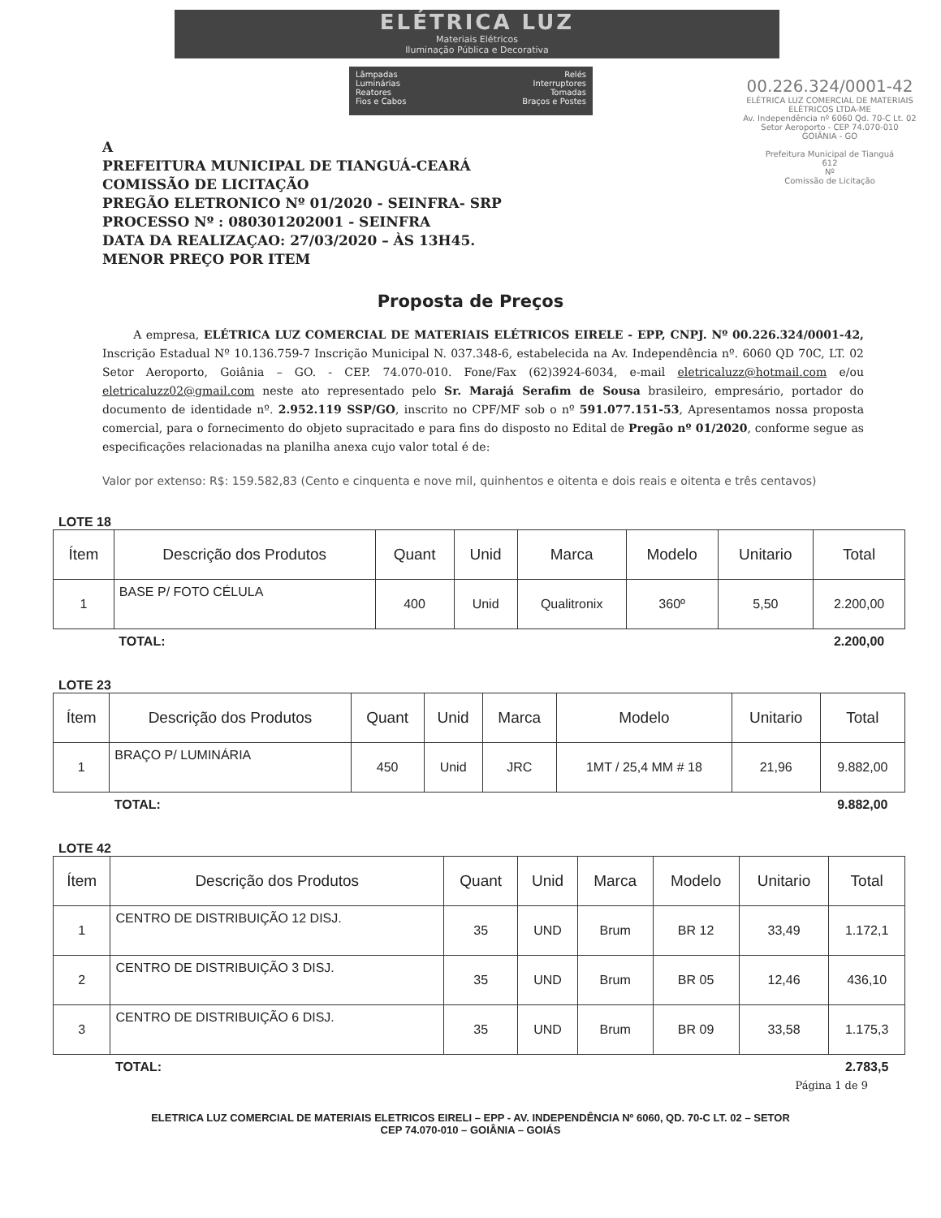ELÉTRICA LUZ
Materiais Elétricos
Iluminação Pública e Decorativa
Lâmpadas
Luminárias
Reatores
Fios e Cabos
Relés
Interruptores
Tomadas
Braços e Postes
00.226.324/0001-42
ELÉTRICA LUZ COMERCIAL DE MATERIAIS ELÉTRICOS LTDA-ME
Av. Independência nº 6060 Qd. 70-C Lt. 02
Setor Aeroporto - CEP 74.070-010
GOIÂNIA - GO
Prefeitura Municipal de Tianguá
612
Nº
Comissão de Licitação
A
PREFEITURA MUNICIPAL DE TIANGUÁ-CEARÁ
COMISSÃO DE LICITAÇÃO
PREGÃO ELETRONICO Nº 01/2020 - SEINFRA- SRP
PROCESSO Nº : 080301202001 - SEINFRA
DATA DA REALIZAÇAO: 27/03/2020 – ÀS 13H45.
MENOR PREÇO POR ITEM
Proposta de Preços
A empresa, ELÉTRICA LUZ COMERCIAL DE MATERIAIS ELÉTRICOS EIRELE - EPP, CNPJ. Nº 00.226.324/0001-42, Inscrição Estadual Nº 10.136.759-7 Inscrição Municipal N. 037.348-6, estabelecida na Av. Independência nº. 6060 QD 70C, LT. 02 Setor Aeroporto, Goiânia – GO. - CEP. 74.070-010. Fone/Fax (62)3924-6034, e-mail eletricaluzz@hotmail.com e/ou eletricaluzz02@gmail.com neste ato representado pelo Sr. Marajá Serafim de Sousa brasileiro, empresário, portador do documento de identidade nº. 2.952.119 SSP/GO, inscrito no CPF/MF sob o nº 591.077.151-53, Apresentamos nossa proposta comercial, para o fornecimento do objeto supracitado e para fins do disposto no Edital de Pregão nº 01/2020, conforme segue as especificações relacionadas na planilha anexa cujo valor total é de:
Valor por extenso: R$: 159.582,83 (Cento e cinquenta e nove mil, quinhentos e oitenta e dois reais e oitenta e três centavos)
LOTE 18
| Ítem | Descrição dos Produtos | Quant | Unid | Marca | Modelo | Unitario | Total |
| --- | --- | --- | --- | --- | --- | --- | --- |
| 1 | BASE P/ FOTO CÉLULA | 400 | Unid | Qualitronix | 360º | 5,50 | 2.200,00 |
| | TOTAL: | | | | | | 2.200,00 |
LOTE 23
| Ítem | Descrição dos Produtos | Quant | Unid | Marca | Modelo | Unitario | Total |
| --- | --- | --- | --- | --- | --- | --- | --- |
| 1 | BRAÇO P/ LUMINÁRIA | 450 | Unid | JRC | 1MT / 25,4 MM # 18 | 21,96 | 9.882,00 |
| | TOTAL: | | | | | | 9.882,00 |
LOTE 42
| Ítem | Descrição dos Produtos | Quant | Unid | Marca | Modelo | Unitario | Total |
| --- | --- | --- | --- | --- | --- | --- | --- |
| 1 | CENTRO DE DISTRIBUIÇÃO 12 DISJ. | 35 | UND | Brum | BR 12 | 33,49 | 1.172,1 |
| 2 | CENTRO DE DISTRIBUIÇÃO 3 DISJ. | 35 | UND | Brum | BR 05 | 12,46 | 436,10 |
| 3 | CENTRO DE DISTRIBUIÇÃO 6 DISJ. | 35 | UND | Brum | BR 09 | 33,58 | 1.175,3 |
| | TOTAL: | | | | | | 2.783,5 |
Página 1 de 9
ELETRICA LUZ COMERCIAL DE MATERIAIS ELETRICOS EIRELI – EPP - AV. INDEPENDÊNCIA Nº 6060, QD. 70-C LT. 02 – SETOR
CEP 74.070-010 – GOIÂNIA – GOIÁS